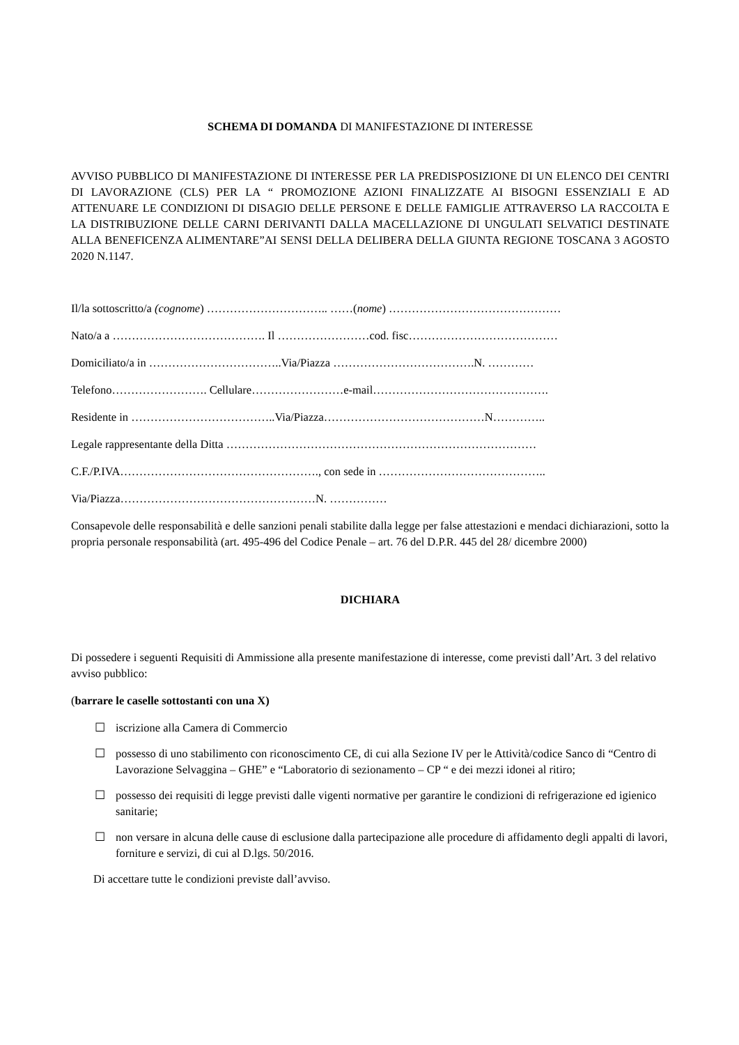SCHEMA DI DOMANDA DI MANIFESTAZIONE DI INTERESSE
AVVISO PUBBLICO DI MANIFESTAZIONE DI INTERESSE PER LA PREDISPOSIZIONE DI UN ELENCO DEI CENTRI DI LAVORAZIONE (CLS) PER LA “ PROMOZIONE AZIONI FINALIZZATE AI BISOGNI ESSENZIALI E AD ATTENUARE LE CONDIZIONI DI DISAGIO DELLE PERSONE E DELLE FAMIGLIE ATTRAVERSO LA RACCOLTA E LA DISTRIBUZIONE DELLE CARNI DERIVANTI DALLA MACELLAZIONE DI UNGULATI SELVATICI DESTINATE ALLA BENEFICENZA ALIMENTARE”AI SENSI DELLA DELIBERA DELLA GIUNTA REGIONE TOSCANA 3 AGOSTO 2020 N.1147.
Il/la sottoscritto/a (cognome) ………………………….. ……(nome) ………………………………………
Nato/a a …………………………………. Il ……………………cod. fisc…………………………………
Domiciliato/a in ……………………………..Via/Piazza ……………………………….N. …………
Telefono……………………. Cellulare……………………e-mail……………………………………….
Residente in ………………………………..Via/Piazza……………………………………N…………..
Legale rappresentante della Ditta ………………………………………………………………………
C.F./P.IVA……………………………………………., con sede in ……………………………………..
Via/Piazza……………………………………………N. ……………
Consapevole delle responsabilità e delle sanzioni penali stabilite dalla legge per false attestazioni e mendaci dichiarazioni, sotto la propria personale responsabilità (art. 495-496 del Codice Penale – art. 76 del D.P.R. 445 del 28/ dicembre 2000)
DICHIARA
Di possedere i seguenti Requisiti di Ammissione alla presente manifestazione di interesse, come previsti dall’Art. 3 del relativo avviso pubblico:
(barrare le caselle sottostanti con una X)
☐ iscrizione alla Camera di Commercio
☐ possesso di uno stabilimento con riconoscimento CE, di cui alla Sezione IV per le Attività/codice Sanco di “Centro di Lavorazione Selvaggina – GHE” e “Laboratorio di sezionamento – CP “ e dei mezzi idonei al ritiro;
☐ possesso dei requisiti di legge previsti dalle vigenti normative per garantire le condizioni di refrigerazione ed igienico sanitarie;
☐ non versare in alcuna delle cause di esclusione dalla partecipazione alle procedure di affidamento degli appalti di lavori, forniture e servizi, di cui al D.lgs. 50/2016.
Di accettare tutte le condizioni previste dall’avviso.